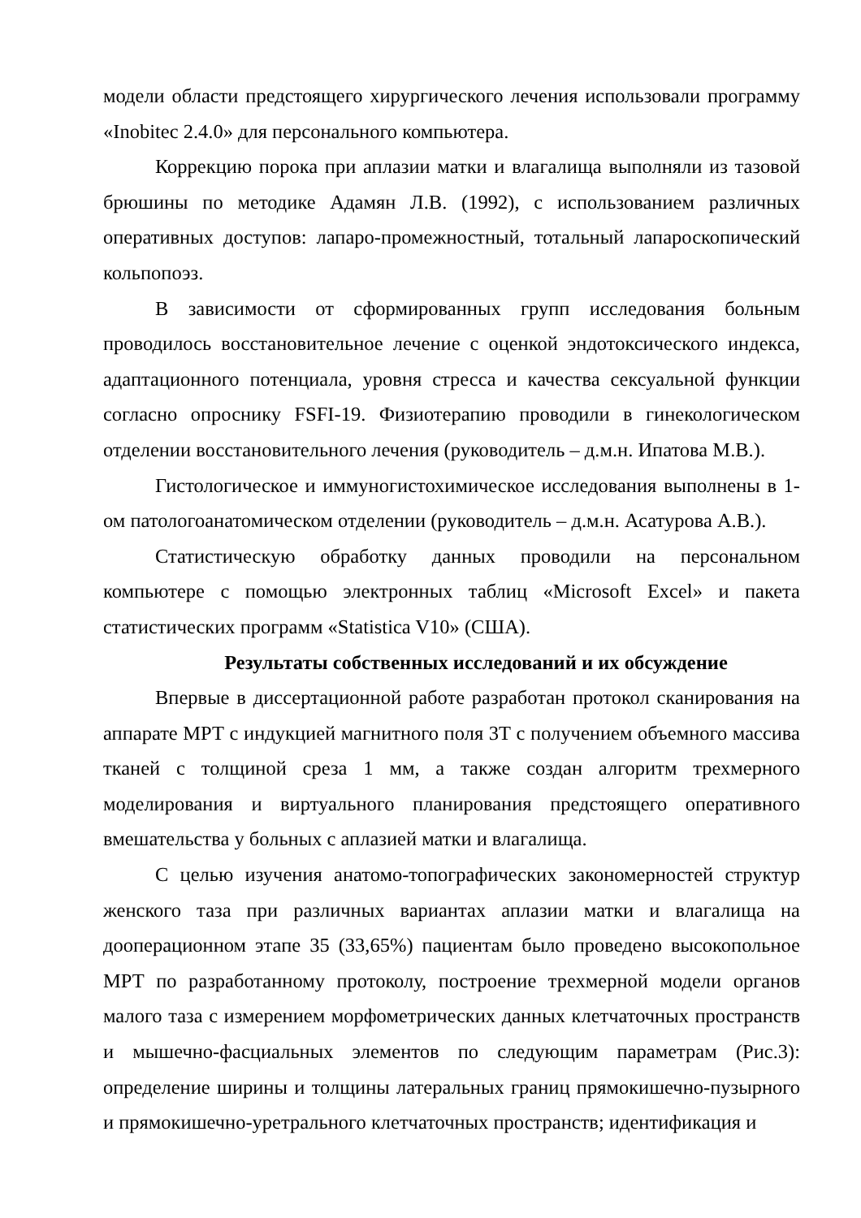модели области предстоящего хирургического лечения использовали программу «Inobitec 2.4.0» для персонального компьютера.
Коррекцию порока при аплазии матки и влагалища выполняли из тазовой брюшины по методике Адамян Л.В. (1992), с использованием различных оперативных доступов: лапаро-промежностный, тотальный лапароскопический кольпопоэз.
В зависимости от сформированных групп исследования больным проводилось восстановительное лечение с оценкой эндотоксического индекса, адаптационного потенциала, уровня стресса и качества сексуальной функции согласно опроснику FSFI-19. Физиотерапию проводили в гинекологическом отделении восстановительного лечения (руководитель – д.м.н. Ипатова М.В.).
Гистологическое и иммуногистохимическое исследования выполнены в 1-ом патологоанатомическом отделении (руководитель – д.м.н. Асатурова А.В.).
Статистическую обработку данных проводили на персональном компьютере с помощью электронных таблиц «Microsoft Excel» и пакета статистических программ «Statistica V10» (США).
Результаты собственных исследований и их обсуждение
Впервые в диссертационной работе разработан протокол сканирования на аппарате МРТ с индукцией магнитного поля 3Т с получением объемного массива тканей с толщиной среза 1 мм, а также создан алгоритм трехмерного моделирования и виртуального планирования предстоящего оперативного вмешательства у больных с аплазией матки и влагалища.
С целью изучения анатомо-топографических закономерностей структур женского таза при различных вариантах аплазии матки и влагалища на дооперационном этапе 35 (33,65%) пациентам было проведено высокопольное МРТ по разработанному протоколу, построение трехмерной модели органов малого таза с измерением морфометрических данных клетчаточных пространств и мышечно-фасциальных элементов по следующим параметрам (Рис.3): определение ширины и толщины латеральных границ прямокишечно-пузырного и прямокишечно-уретрального клетчаточных пространств; идентификация и